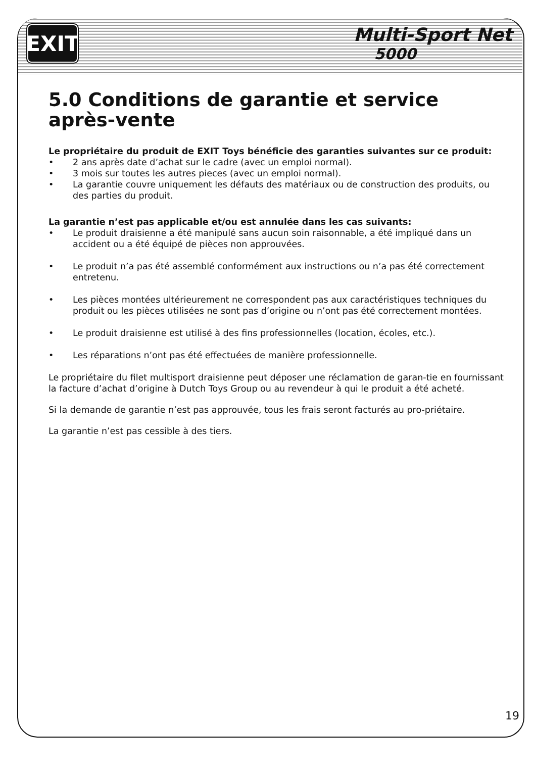EXIT
Multi-Sport Net
5000
5.0 Conditions de garantie et service après-vente
Le propriétaire du produit de EXIT Toys bénéficie des garanties suivantes sur ce produit:
• 2 ans après date d’achat sur le cadre (avec un emploi normal).
• 3 mois sur toutes les autres pieces (avec un emploi normal).
• La garantie couvre uniquement les défauts des matériaux ou de construction des produits, ou des parties du produit.
La garantie n’est pas applicable et/ou est annulée dans les cas suivants:
• Le produit draisienne a été manipulé sans aucun soin raisonnable, a été impliqué dans un accident ou a été équipé de pièces non approuvées.
• Le produit n’a pas été assemblé conformément aux instructions ou n’a pas été correctement entretenu.
• Les pièces montées ultérieurement ne correspondent pas aux caractéristiques techniques du produit ou les pièces utilisées ne sont pas d’origine ou n’ont pas été correctement montées.
• Le produit draisienne est utilisé à des fins professionnelles (location, écoles, etc.).
• Les réparations n’ont pas été effectuées de manière professionnelle.
Le propriétaire du filet multisport draisienne peut déposer une réclamation de garan-tie en fournissant la facture d’achat d’origine à Dutch Toys Group ou au revendeur à qui le produit a été acheté.
Si la demande de garantie n’est pas approuvée, tous les frais seront facturés au pro-priétaire.
La garantie n’est pas cessible à des tiers.
19